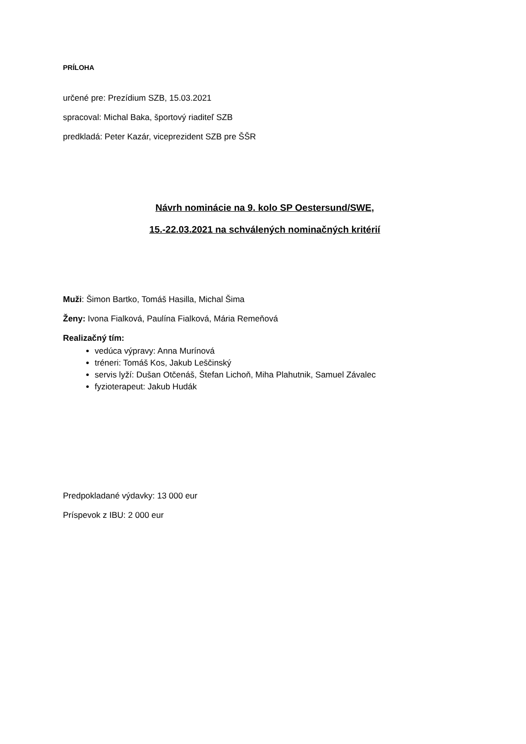PRÍLOHA
určené pre: Prezídium SZB, 15.03.2021
spracoval: Michal Baka, športový riaditeľ SZB
predkladá: Peter Kazár, viceprezident SZB pre ŠŠR
Návrh nominácie na 9. kolo SP Oestersund/SWE,
15.-22.03.2021 na schválených nominačných kritérií
Muži: Šimon Bartko, Tomáš Hasilla, Michal Šima
Ženy: Ivona Fialková, Paulína Fialková, Mária Remeňová
Realizačný tím:
vedúca výpravy: Anna Murínová
tréneri: Tomáš Kos, Jakub Leščinský
servis lyží: Dušan Otčenáš, Štefan Lichoň, Miha Plahutnik, Samuel Závalec
fyzioterapeut: Jakub Hudák
Predpokladané výdavky: 13 000 eur
Príspevok z IBU: 2 000 eur